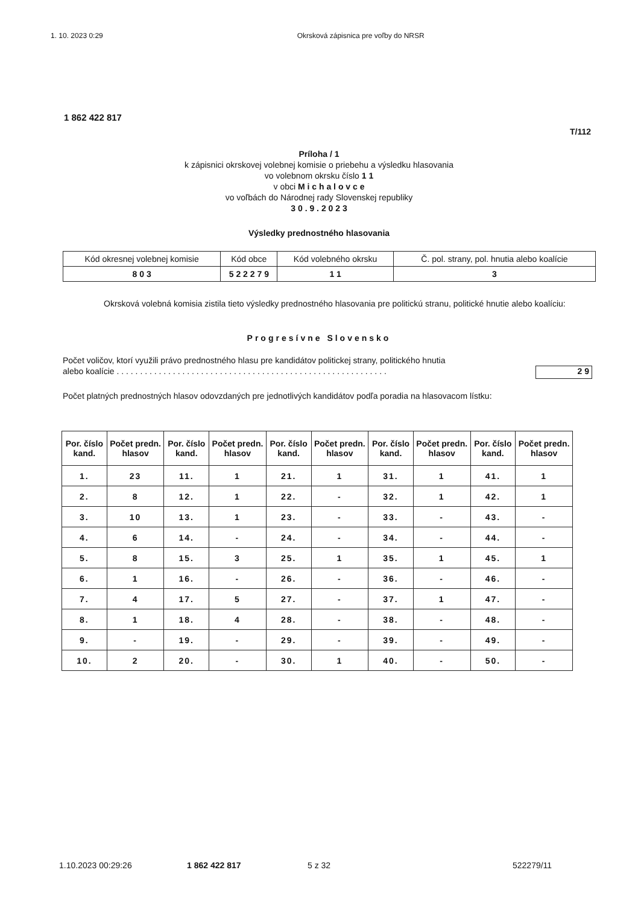1. 10. 2023 0:29 Okrsková zápisnica pre voľby do NRSR
1 862 422 817
T/112
Príloha / 1
k zápisnici okrskovej volebnej komisie o priebehu a výsledku hlasovania
vo volebnom okrsku číslo 1 1
v obci M i c h a l o v c e
vo voľbách do Národnej rady Slovenskej republiky
3 0 . 9 . 2 0 2 3
Výsledky prednostného hlasovania
| Kód okresnej volebnej komisie | Kód obce | Kód volebného okrsku | Č. pol. strany, pol. hnutia alebo koalície |
| 8 0 3 | 5 2 2 2 7 9 | 1 1 | 3 |
Okrsková volebná komisia zistila tieto výsledky prednostného hlasovania pre politickú stranu, politické hnutie alebo koalíciu:
Progresívne Slovensko
Počet voličov, ktorí využili právo prednostného hlasu pre kandidátov politickej strany, politického hnutia
alebo koalície . . . . . . . . . . . . . . . . . . . . . . . . . . . . . . . . . . . . . . . . . . . . . . . . . . . . . . . . . .
2 9
Počet platných prednostných hlasov odovzdaných pre jednotlivých kandidátov podľa poradia na hlasovacom lístku:
| Por. číslo kand. | Počet predn. hlasov | Por. číslo kand. | Počet predn. hlasov | Por. číslo kand. | Počet predn. hlasov | Por. číslo kand. | Počet predn. hlasov | Por. číslo kand. | Počet predn. hlasov |
| --- | --- | --- | --- | --- | --- | --- | --- | --- | --- |
| 1. | 23 | 11. | 1 | 21. | 1 | 31. | 1 | 41. | 1 |
| 2. | 8 | 12. | 1 | 22. | - | 32. | 1 | 42. | 1 |
| 3. | 10 | 13. | 1 | 23. | - | 33. | - | 43. | - |
| 4. | 6 | 14. | - | 24. | - | 34. | - | 44. | - |
| 5. | 8 | 15. | 3 | 25. | 1 | 35. | 1 | 45. | 1 |
| 6. | 1 | 16. | - | 26. | - | 36. | - | 46. | - |
| 7. | 4 | 17. | 5 | 27. | - | 37. | 1 | 47. | - |
| 8. | 1 | 18. | 4 | 28. | - | 38. | - | 48. | - |
| 9. | - | 19. | - | 29. | - | 39. | - | 49. | - |
| 10. | 2 | 20. | - | 30. | 1 | 40. | - | 50. | - |
1.10.2023 00:29:26 1 862 422 817 5 z 32 522279/11